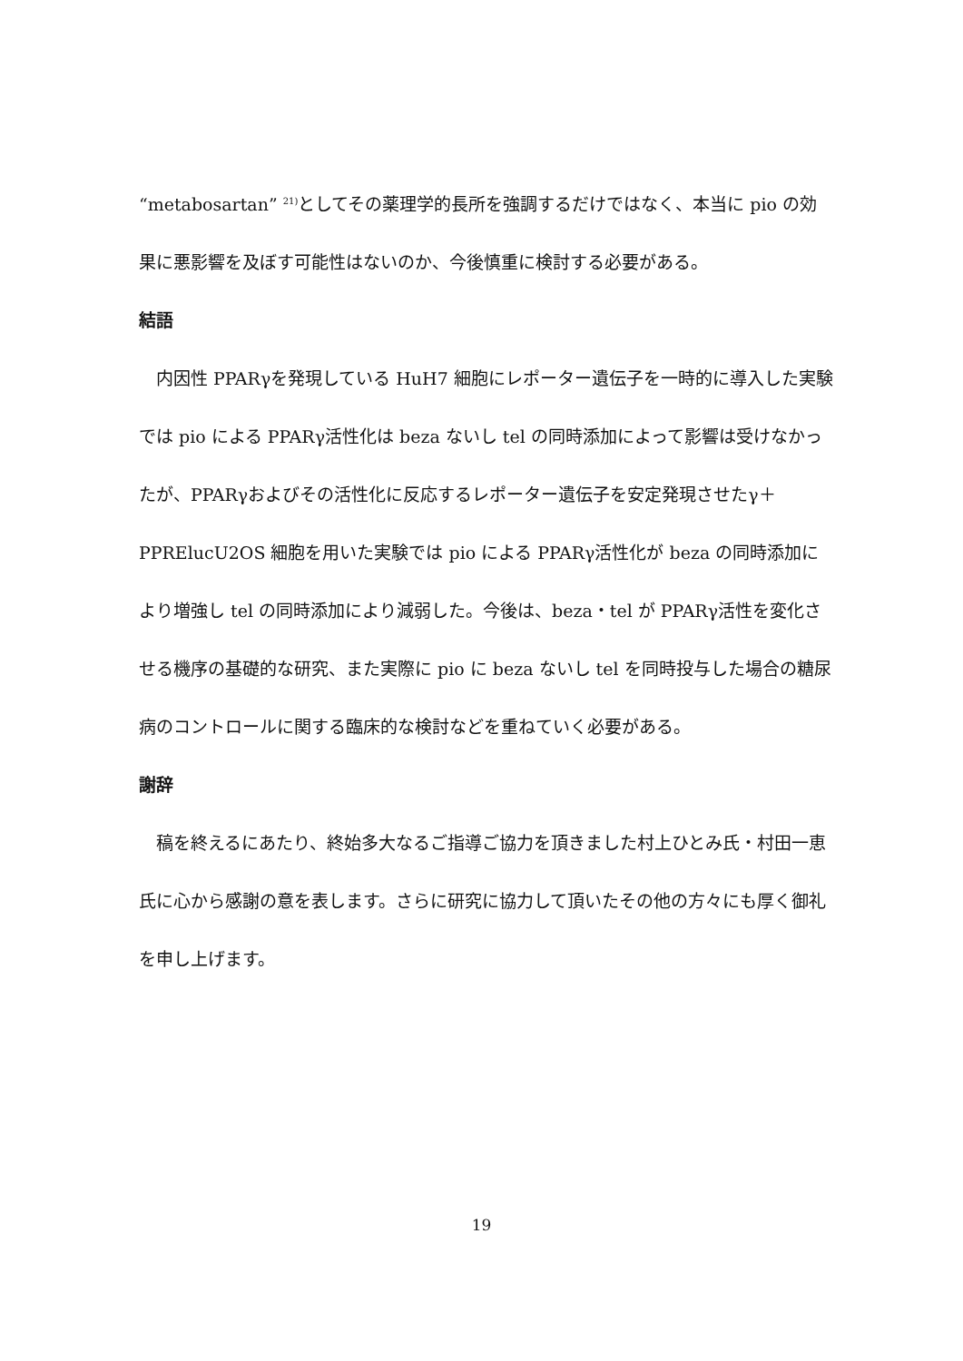“metabosartan” <sup>21)</sup>としてその薬理学的長所を強調するだけではなく、本当に pio の効果に悪影響を及ぼす可能性はないのか、今後慎重に検討する必要がある。
結語
内因性 PPARγを発現している HuH7 細胞にレポーター遺伝子を一時的に導入した実験では pio による PPARγ活性化は beza ないし tel の同時添加によって影響は受けなかったが、PPARγおよびその活性化に反応するレポーター遺伝子を安定発現させたγ＋PPRElucU2OS 細胞を用いた実験では pio による PPARγ活性化が beza の同時添加により増強し tel の同時添加により減弱した。今後は、beza・tel が PPARγ活性を変化させる機序の基礎的な研究、また実際に pio に beza ないし tel を同時投与した場合の糖尿病のコントロールに関する臨床的な検討などを重ねていく必要がある。
謝辞
稿を終えるにあたり、終始多大なるご指導ご協力を頂きました村上ひとみ氏・村田一恵氏に心から感謝の意を表します。さらに研究に協力して頂いたその他の方々にも厚く御礼を申し上げます。
19